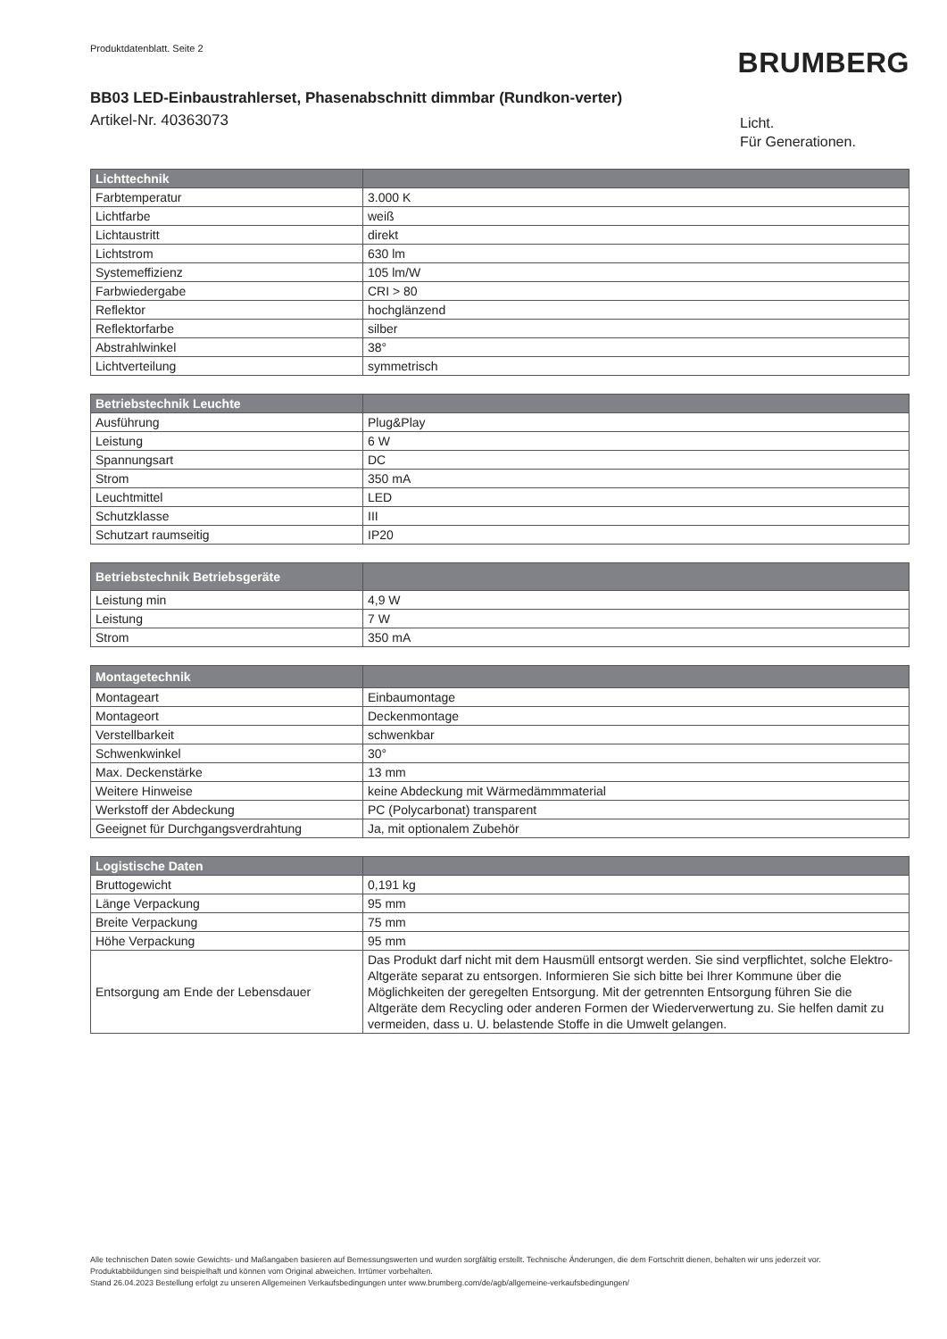Produktdatenblatt. Seite 2
BRUMBERG
BB03 LED-Einbaustrahlerset, Phasenabschnitt dimmbar (Rundkon-verter)
Artikel-Nr. 40363073
Licht.
Für Generationen.
| Lichttechnik | |
| --- | --- |
| Farbtemperatur | 3.000 K |
| Lichtfarbe | weiß |
| Lichtaustritt | direkt |
| Lichtstrom | 630 lm |
| Systemeffizienz | 105 lm/W |
| Farbwiedergabe | CRI > 80 |
| Reflektor | hochglänzend |
| Reflektorfarbe | silber |
| Abstrahlwinkel | 38° |
| Lichtverteilung | symmetrisch |
| Betriebstechnik Leuchte | |
| --- | --- |
| Ausführung | Plug&Play |
| Leistung | 6 W |
| Spannungsart | DC |
| Strom | 350 mA |
| Leuchtmittel | LED |
| Schutzklasse | III |
| Schutzart raumseitig | IP20 |
| Betriebstechnik Betriebsgeräte | |
| --- | --- |
| Leistung min | 4,9 W |
| Leistung | 7 W |
| Strom | 350 mA |
| Montagetechnik | |
| --- | --- |
| Montageart | Einbaumontage |
| Montageort | Deckenmontage |
| Verstellbarkeit | schwenkbar |
| Schwenkwinkel | 30° |
| Max. Deckenstärke | 13 mm |
| Weitere Hinweise | keine Abdeckung mit Wärmedämmmaterial |
| Werkstoff der Abdeckung | PC (Polycarbonat) transparent |
| Geeignet für Durchgangsverdrahtung | Ja, mit optionalem Zubehör |
| Logistische Daten | |
| --- | --- |
| Bruttogewicht | 0,191 kg |
| Länge Verpackung | 95 mm |
| Breite Verpackung | 75 mm |
| Höhe Verpackung | 95 mm |
| Entsorgung am Ende der Lebensdauer | Das Produkt darf nicht mit dem Hausmüll entsorgt werden. Sie sind verpflichtet, solche Elektro-Altgeräte separat zu entsorgen. Informieren Sie sich bitte bei Ihrer Kommune über die Möglichkeiten der geregelten Entsorgung. Mit der getrennten Entsorgung führen Sie die Altgeräte dem Recycling oder anderen Formen der Wiederverwertung zu. Sie helfen damit zu vermeiden, dass u. U. belastende Stoffe in die Umwelt gelangen. |
Alle technischen Daten sowie Gewichts- und Maßangaben basieren auf Bemessungswerten und wurden sorgfältig erstellt. Technische Änderungen, die dem Fortschritt dienen, behalten wir uns jederzeit vor. Produktabbildungen sind beispielhaft und können vom Original abweichen. Irrtümer vorbehalten.
Stand 26.04.2023 Bestellung erfolgt zu unseren Allgemeinen Verkaufsbedingungen unter www.brumberg.com/de/agb/allgemeine-verkaufsbedingungen/